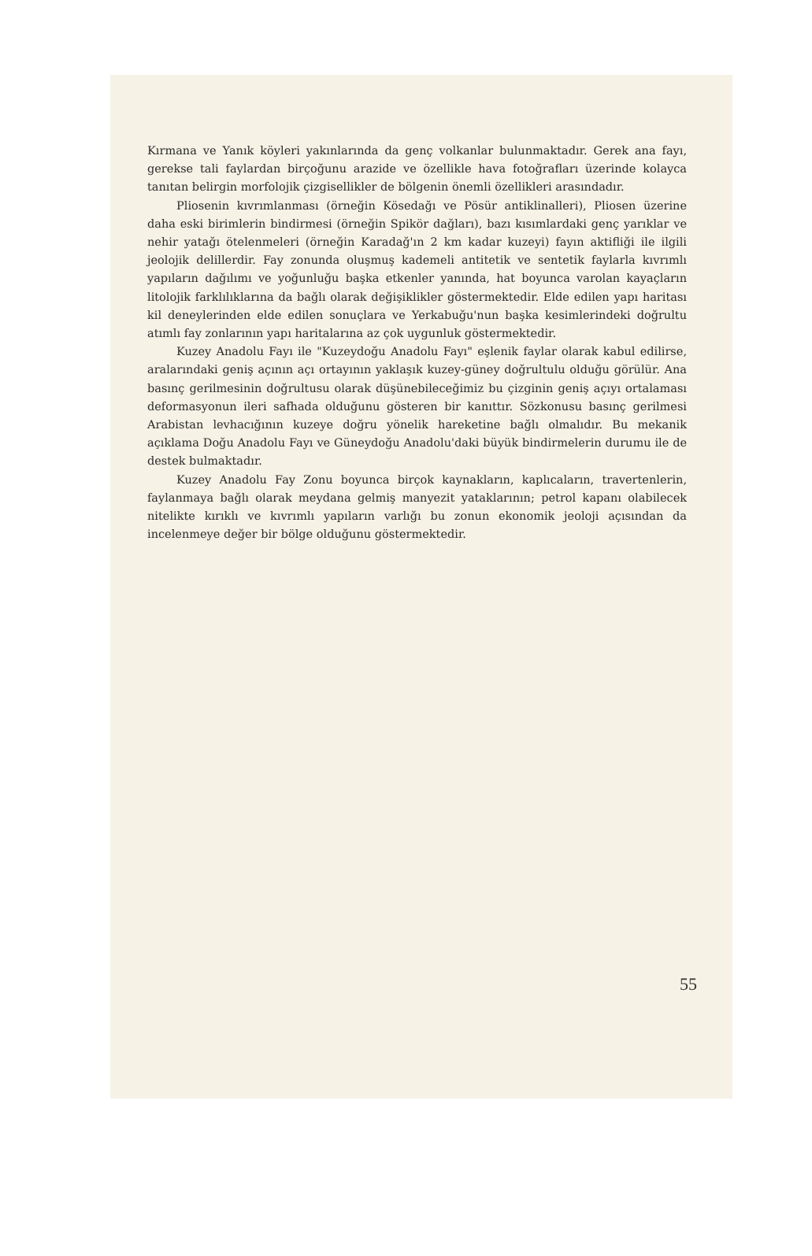Kırmana ve Yanık köyleri yakınlarında da genç volkanlar bulunmaktadır. Gerek ana fayı, gerekse tali faylardan birçoğunu arazide ve özellikle hava fotoğrafları üzerinde kolayca tanıtan belirgin morfolojik çizgisellikler de bölgenin önemli özellikleri arasındadır.
Pliosenin kıvrımlanması (örneğin Kösedağı ve Pösür antiklinalleri), Pliosen üzerine daha eski birimlerin bindirmesi (örneğin Spikör dağları), bazı kısımlardaki genç yarıklar ve nehir yatağı ötelenmeleri (örneğin Karadağ'ın 2 km kadar kuzeyi) fayın aktifliği ile ilgili jeolojik delillerdir. Fay zonunda oluşmuş kademeli antitetik ve sentetik faylarla kıvrımlı yapıların dağılımı ve yoğunluğu başka etkenler yanında, hat boyunca varolan kayaçların litolojik farklılıklarına da bağlı olarak değişiklikler göstermektedir. Elde edilen yapı haritası kil deneylerinden elde edilen sonuçlara ve Yerkabuğu'nun başka kesimlerindeki doğrultu atımlı fay zonlarının yapı haritalarına az çok uygunluk göstermektedir.
Kuzey Anadolu Fayı ile "Kuzeydoğu Anadolu Fayı" eşlenik faylar olarak kabul edilirse, aralarındaki geniş açının açı ortayının yaklaşık kuzey-güney doğrultulu olduğu görülür. Ana basınç gerilmesinin doğrultusu olarak düşünebileceğimiz bu çizginin geniş açıyı ortalaması deformasyonun ileri safhada olduğunu gösteren bir kanıttır. Sözkonusu basınç gerilmesi Arabistan levhacığının kuzeye doğru yönelik hareketine bağlı olmalıdır. Bu mekanik açıklama Doğu Anadolu Fayı ve Güneydoğu Anadolu'daki büyük bindirmelerin durumu ile de destek bulmaktadır.
Kuzey Anadolu Fay Zonu boyunca birçok kaynakların, kaplıcaların, travertenlerin, faylanmaya bağlı olarak meydana gelmiş manyezit yataklarının; petrol kapanı olabilecek nitelikte kırıklı ve kıvrımlı yapıların varlığı bu zonun ekonomik jeoloji açısından da incelenmeye değer bir bölge olduğunu göstermektedir.
55